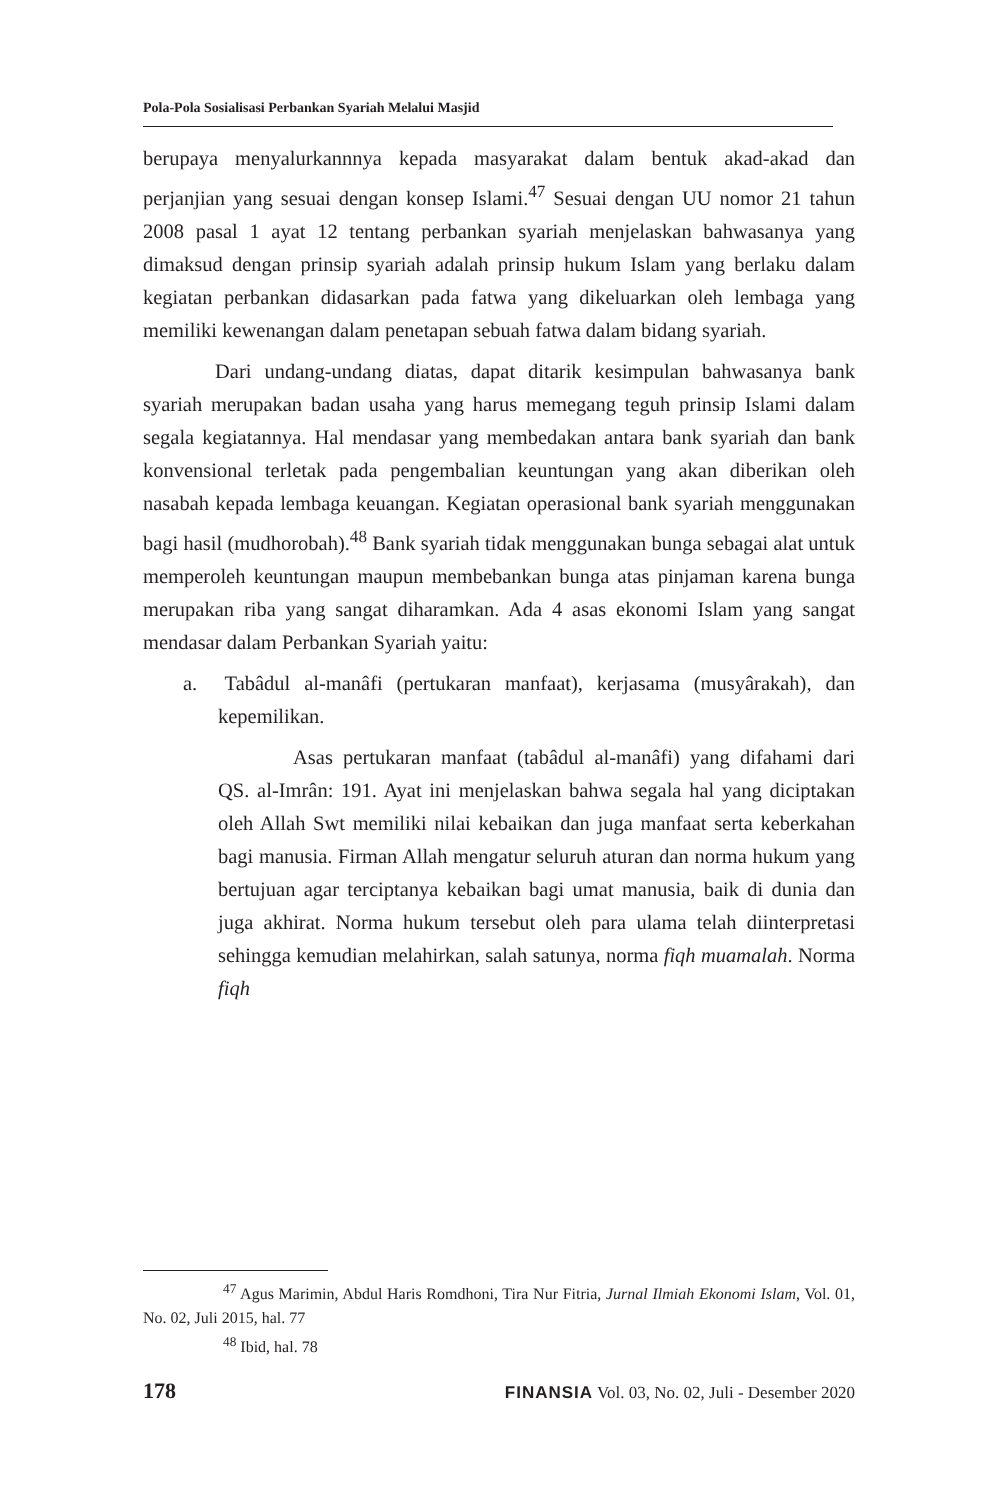Pola-Pola Sosialisasi Perbankan Syariah Melalui Masjid
berupaya menyalurkannnya kepada masyarakat dalam bentuk akad-akad dan perjanjian yang sesuai dengan konsep Islami.<sup>47</sup> Sesuai dengan UU nomor 21 tahun 2008 pasal 1 ayat 12 tentang perbankan syariah menjelaskan bahwasanya yang dimaksud dengan prinsip syariah adalah prinsip hukum Islam yang berlaku dalam kegiatan perbankan didasarkan pada fatwa yang dikeluarkan oleh lembaga yang memiliki kewenangan dalam penetapan sebuah fatwa dalam bidang syariah.
Dari undang-undang diatas, dapat ditarik kesimpulan bahwasanya bank syariah merupakan badan usaha yang harus memegang teguh prinsip Islami dalam segala kegiatannya. Hal mendasar yang membedakan antara bank syariah dan bank konvensional terletak pada pengembalian keuntungan yang akan diberikan oleh nasabah kepada lembaga keuangan. Kegiatan operasional bank syariah menggunakan bagi hasil (mudhorobah).<sup>48</sup> Bank syariah tidak menggunakan bunga sebagai alat untuk memperoleh keuntungan maupun membebankan bunga atas pinjaman karena bunga merupakan riba yang sangat diharamkan. Ada 4 asas ekonomi Islam yang sangat mendasar dalam Perbankan Syariah yaitu:
a. Tabâdul al-manâfi (pertukaran manfaat), kerjasama (musyârakah), dan kepemilikan.
Asas pertukaran manfaat (tabâdul al-manâfi) yang difahami dari QS. al-Imrân: 191. Ayat ini menjelaskan bahwa segala hal yang diciptakan oleh Allah Swt memiliki nilai kebaikan dan juga manfaat serta keberkahan bagi manusia. Firman Allah mengatur seluruh aturan dan norma hukum yang bertujuan agar terciptanya kebaikan bagi umat manusia, baik di dunia dan juga akhirat. Norma hukum tersebut oleh para ulama telah diinterpretasi sehingga kemudian melahirkan, salah satunya, norma fiqh muamalah. Norma fiqh
<sup>47</sup> Agus Marimin, Abdul Haris Romdhoni, Tira Nur Fitria, Jurnal Ilmiah Ekonomi Islam, Vol. 01, No. 02, Juli 2015, hal. 77
<sup>48</sup> Ibid, hal. 78
178 FINANSIA Vol. 03, No. 02, Juli - Desember 2020